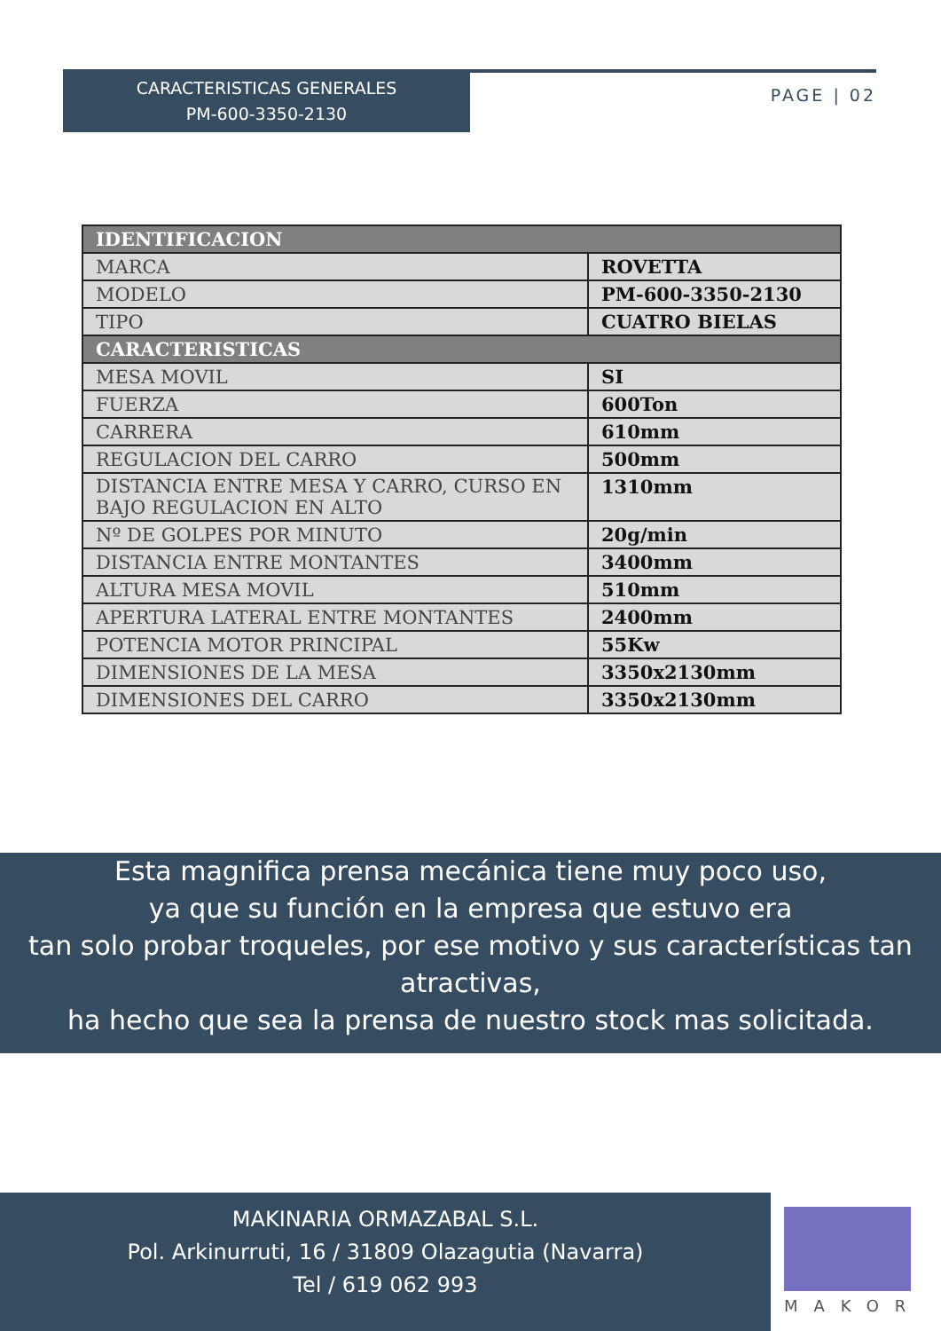CARACTERISTICAS GENERALES
PM-600-3350-2130
PAGE | 02
| IDENTIFICACION | |
| --- | --- |
| MARCA | ROVETTA |
| MODELO | PM-600-3350-2130 |
| TIPO | CUATRO BIELAS |
| CARACTERISTICAS | |
| MESA MOVIL | SI |
| FUERZA | 600Ton |
| CARRERA | 610mm |
| REGULACION DEL CARRO | 500mm |
| DISTANCIA ENTRE MESA Y CARRO, CURSO EN BAJO REGULACION EN ALTO | 1310mm |
| Nº DE GOLPES POR MINUTO | 20g/min |
| DISTANCIA ENTRE MONTANTES | 3400mm |
| ALTURA MESA MOVIL | 510mm |
| APERTURA LATERAL ENTRE MONTANTES | 2400mm |
| POTENCIA MOTOR PRINCIPAL | 55Kw |
| DIMENSIONES DE LA MESA | 3350x2130mm |
| DIMENSIONES DEL CARRO | 3350x2130mm |
Esta magnifica prensa mecánica tiene muy poco uso,
ya que su función en la empresa que estuvo era
tan solo probar troqueles, por ese motivo y sus características tan atractivas,
ha hecho que sea la prensa de nuestro stock mas solicitada.
MAKINARIA ORMAZABAL S.L.
Pol. Arkinurruti, 16 / 31809 Olazagutia (Navarra)
Tel / 619 062 993
MAKOR